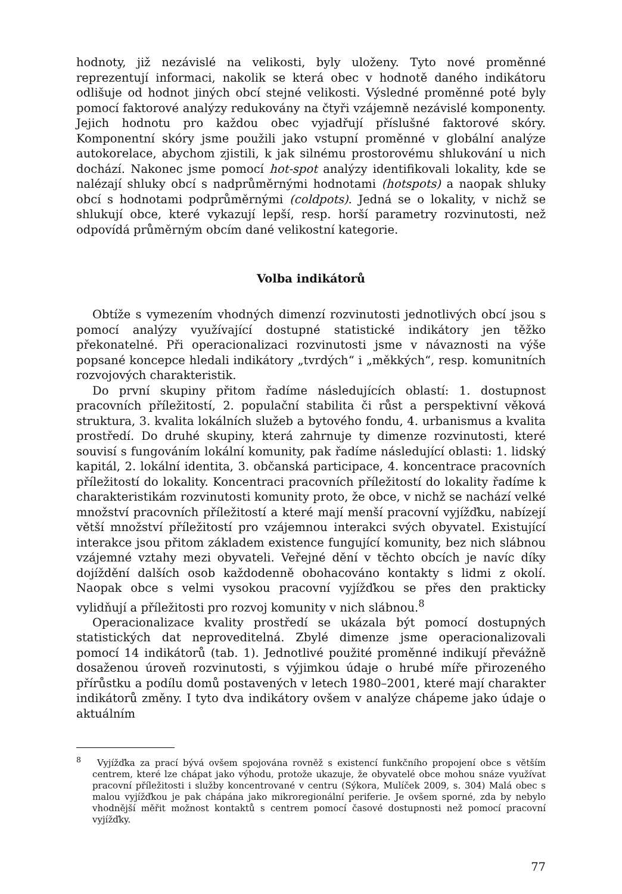hodnoty, již nezávislé na velikosti, byly uloženy. Tyto nové proměnné reprezentují informaci, nakolik se která obec v hodnotě daného indikátoru odlišuje od hodnot jiných obcí stejné velikosti. Výsledné proměnné poté byly pomocí faktorové analýzy redukovány na čtyři vzájemně nezávislé komponenty. Jejich hodnotu pro každou obec vyjadřují příslušné faktorové skóry. Komponentní skóry jsme použili jako vstupní proměnné v globální analýze autokorelace, abychom zjistili, k jak silnému prostorovému shlukování u nich dochází. Nakonec jsme pomocí hot-spot analýzy identifikovali lokality, kde se nalézají shluky obcí s nadprůměrnými hodnotami (hotspots) a naopak shluky obcí s hodnotami podprůměrnými (coldpots). Jedná se o lokality, v nichž se shlukují obce, které vykazují lepší, resp. horší parametry rozvinutosti, než odpovídá průměrným obcím dané velikostní kategorie.
Volba indikátorů
Obtíže s vymezením vhodných dimenzí rozvinutosti jednotlivých obcí jsou s pomocí analýzy využívající dostupné statistické indikátory jen těžko překonatelné. Při operacionalizaci rozvinutosti jsme v návaznosti na výše popsané koncepce hledali indikátory „tvrdých“ i „měkkých“, resp. komunitních rozvojových charakteristik.
Do první skupiny přitom řadíme následujících oblastí: 1. dostupnost pracovních příležitostí, 2. populační stabilita či růst a perspektivní věková struktura, 3. kvalita lokálních služeb a bytového fondu, 4. urbanismus a kvalita prostředí. Do druhé skupiny, která zahrnuje ty dimenze rozvinutosti, které souvisí s fungováním lokální komunity, pak řadíme následující oblasti: 1. lidský kapitál, 2. lokální identita, 3. občanská participace, 4. koncentrace pracovních příležitostí do lokality. Koncentraci pracovních příležitostí do lokality řadíme k charakteristikám rozvinutosti komunity proto, že obce, v nichž se nachází velké množství pracovních příležitostí a které mají menší pracovní vyjížďku, nabízejí větší množství příležitostí pro vzájemnou interakci svých obyvatel. Existující interakce jsou přitom základem existence fungující komunity, bez nich slábnou vzájemné vztahy mezi obyvateli. Veřejné dění v těchto obcích je navíc díky dojíždění dalších osob každodenně obohacováno kontakty s lidmi z okolí. Naopak obce s velmi vysokou pracovní vyjížďkou se přes den prakticky vylidňují a příležitosti pro rozvoj komunity v nich slábnou.<sup>8</sup>
Operacionalizace kvality prostředí se ukázala být pomocí dostupných statistických dat neproveditelná. Zbylé dimenze jsme operacionalizovali pomocí 14 indikátorů (tab. 1). Jednotlivé použité proměnné indikují převážně dosaženou úroveň rozvinutosti, s výjimkou údaje o hrubé míře přirozeného přírůstku a podílu domů postavených v letech 1980–2001, které mají charakter indikátorů změny. I tyto dva indikátory ovšem v analýze chápeme jako údaje o aktuálním
<sup>8</sup> Vyjížďka za prací bývá ovšem spojována rovněž s existencí funkčního propojení obce s větším centrem, které lze chápat jako výhodu, protože ukazuje, že obyvatelé obce mohou snáze využívat pracovní příležitosti i služby koncentrované v centru (Sýkora, Mulíček 2009, s. 304) Malá obec s malou vyjížďkou je pak chápána jako mikroregionální periferie. Je ovšem sporné, zda by nebylo vhodnější měřit možnost kontaktů s centrem pomocí časové dostupnosti než pomocí pracovní vyjížďky.
77